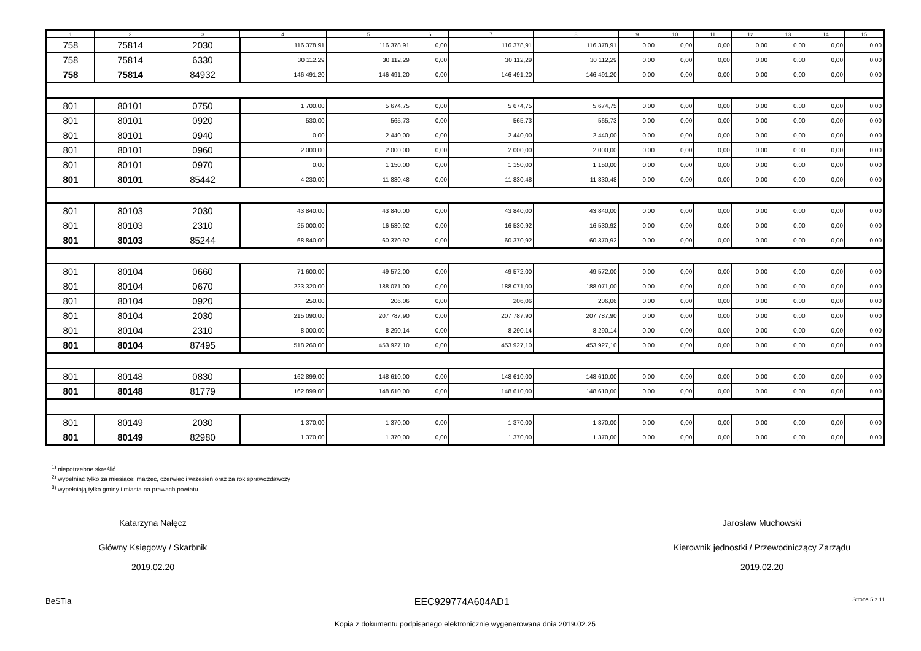| 1 | 2 | 3 | 4 | 5 | 6 | 7 | 8 | 9 | 10 | 11 | 12 | 13 | 14 | 15 |
| --- | --- | --- | --- | --- | --- | --- | --- | --- | --- | --- | --- | --- | --- | --- |
| 758 | 75814 | 2030 | 116 378,91 | 116 378,91 | 0,00 | 116 378,91 | 116 378,91 | 0,00 | 0,00 | 0,00 | 0,00 | 0,00 | 0,00 | 0,00 |
| 758 | 75814 | 6330 | 30 112,29 | 30 112,29 | 0,00 | 30 112,29 | 30 112,29 | 0,00 | 0,00 | 0,00 | 0,00 | 0,00 | 0,00 | 0,00 |
| 758 | 75814 | 84932 | 146 491,20 | 146 491,20 | 0,00 | 146 491,20 | 146 491,20 | 0,00 | 0,00 | 0,00 | 0,00 | 0,00 | 0,00 | 0,00 |
| 801 | 80101 | 0750 | 1 700,00 | 5 674,75 | 0,00 | 5 674,75 | 5 674,75 | 0,00 | 0,00 | 0,00 | 0,00 | 0,00 | 0,00 | 0,00 |
| 801 | 80101 | 0920 | 530,00 | 565,73 | 0,00 | 565,73 | 565,73 | 0,00 | 0,00 | 0,00 | 0,00 | 0,00 | 0,00 | 0,00 |
| 801 | 80101 | 0940 | 0,00 | 2 440,00 | 0,00 | 2 440,00 | 2 440,00 | 0,00 | 0,00 | 0,00 | 0,00 | 0,00 | 0,00 | 0,00 |
| 801 | 80101 | 0960 | 2 000,00 | 2 000,00 | 0,00 | 2 000,00 | 2 000,00 | 0,00 | 0,00 | 0,00 | 0,00 | 0,00 | 0,00 | 0,00 |
| 801 | 80101 | 0970 | 0,00 | 1 150,00 | 0,00 | 1 150,00 | 1 150,00 | 0,00 | 0,00 | 0,00 | 0,00 | 0,00 | 0,00 | 0,00 |
| 801 | 80101 | 85442 | 4 230,00 | 11 830,48 | 0,00 | 11 830,48 | 11 830,48 | 0,00 | 0,00 | 0,00 | 0,00 | 0,00 | 0,00 | 0,00 |
| 801 | 80103 | 2030 | 43 840,00 | 43 840,00 | 0,00 | 43 840,00 | 43 840,00 | 0,00 | 0,00 | 0,00 | 0,00 | 0,00 | 0,00 | 0,00 |
| 801 | 80103 | 2310 | 25 000,00 | 16 530,92 | 0,00 | 16 530,92 | 16 530,92 | 0,00 | 0,00 | 0,00 | 0,00 | 0,00 | 0,00 | 0,00 |
| 801 | 80103 | 85244 | 68 840,00 | 60 370,92 | 0,00 | 60 370,92 | 60 370,92 | 0,00 | 0,00 | 0,00 | 0,00 | 0,00 | 0,00 | 0,00 |
| 801 | 80104 | 0660 | 71 600,00 | 49 572,00 | 0,00 | 49 572,00 | 49 572,00 | 0,00 | 0,00 | 0,00 | 0,00 | 0,00 | 0,00 | 0,00 |
| 801 | 80104 | 0670 | 223 320,00 | 188 071,00 | 0,00 | 188 071,00 | 188 071,00 | 0,00 | 0,00 | 0,00 | 0,00 | 0,00 | 0,00 | 0,00 |
| 801 | 80104 | 0920 | 250,00 | 206,06 | 0,00 | 206,06 | 206,06 | 0,00 | 0,00 | 0,00 | 0,00 | 0,00 | 0,00 | 0,00 |
| 801 | 80104 | 2030 | 215 090,00 | 207 787,90 | 0,00 | 207 787,90 | 207 787,90 | 0,00 | 0,00 | 0,00 | 0,00 | 0,00 | 0,00 | 0,00 |
| 801 | 80104 | 2310 | 8 000,00 | 8 290,14 | 0,00 | 8 290,14 | 8 290,14 | 0,00 | 0,00 | 0,00 | 0,00 | 0,00 | 0,00 | 0,00 |
| 801 | 80104 | 87495 | 518 260,00 | 453 927,10 | 0,00 | 453 927,10 | 453 927,10 | 0,00 | 0,00 | 0,00 | 0,00 | 0,00 | 0,00 | 0,00 |
| 801 | 80148 | 0830 | 162 899,00 | 148 610,00 | 0,00 | 148 610,00 | 148 610,00 | 0,00 | 0,00 | 0,00 | 0,00 | 0,00 | 0,00 | 0,00 |
| 801 | 80148 | 81779 | 162 899,00 | 148 610,00 | 0,00 | 148 610,00 | 148 610,00 | 0,00 | 0,00 | 0,00 | 0,00 | 0,00 | 0,00 | 0,00 |
| 801 | 80149 | 2030 | 1 370,00 | 1 370,00 | 0,00 | 1 370,00 | 1 370,00 | 0,00 | 0,00 | 0,00 | 0,00 | 0,00 | 0,00 | 0,00 |
| 801 | 80149 | 82980 | 1 370,00 | 1 370,00 | 0,00 | 1 370,00 | 1 370,00 | 0,00 | 0,00 | 0,00 | 0,00 | 0,00 | 0,00 | 0,00 |
<sup>1)</sup> niepotrzebne skreślić
<sup>2)</sup> wypełniać tylko za miesiące: marzec, czerwiec i wrzesień oraz za rok sprawozdawczy
<sup>3)</sup> wypełniają tylko gminy i miasta na prawach powiatu
Katarzyna Nałęcz
Główny Księgowy / Skarbnik
2019.02.20
Jarosław Muchowski
Kierownik jednostki / Przewodniczący Zarządu
2019.02.20
BeSTia EEC929774A604AD1 Strona 5 z 11
Kopia z dokumentu podpisanego elektronicznie wygenerowana dnia 2019.02.25